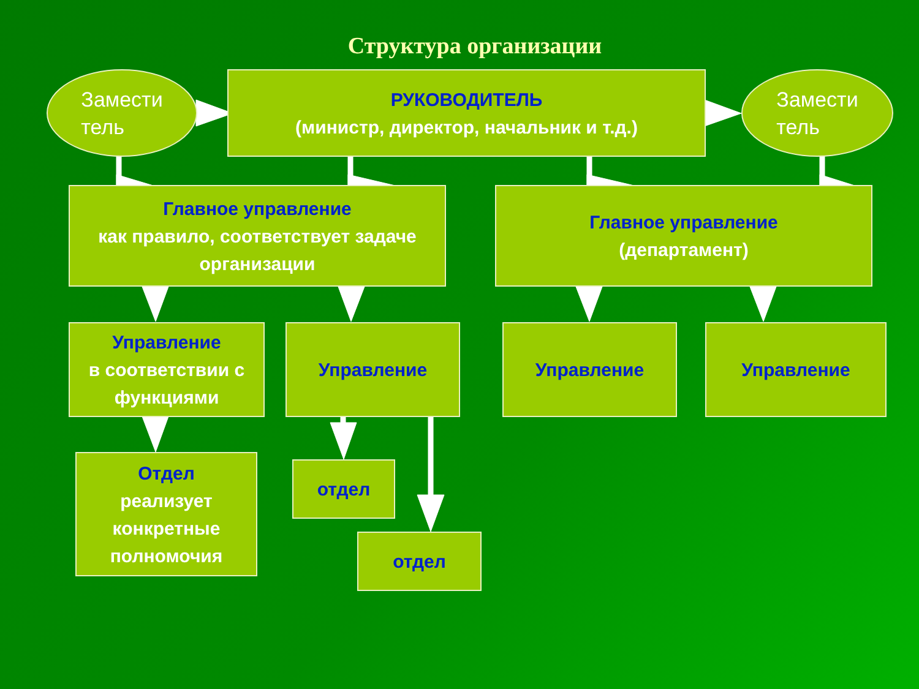Структура организации
Замести
тель
РУКОВОДИТЕЛЬ
(министр, директор, начальник и т.д.)
Замести
тель
Главное управление
как правило, соответствует задаче организации
Главное управление
(департамент)
Управление
в соответствии с функциями
Управление Управление Управление
Отдел
реализует конкретные полномочия
отдел
отдел